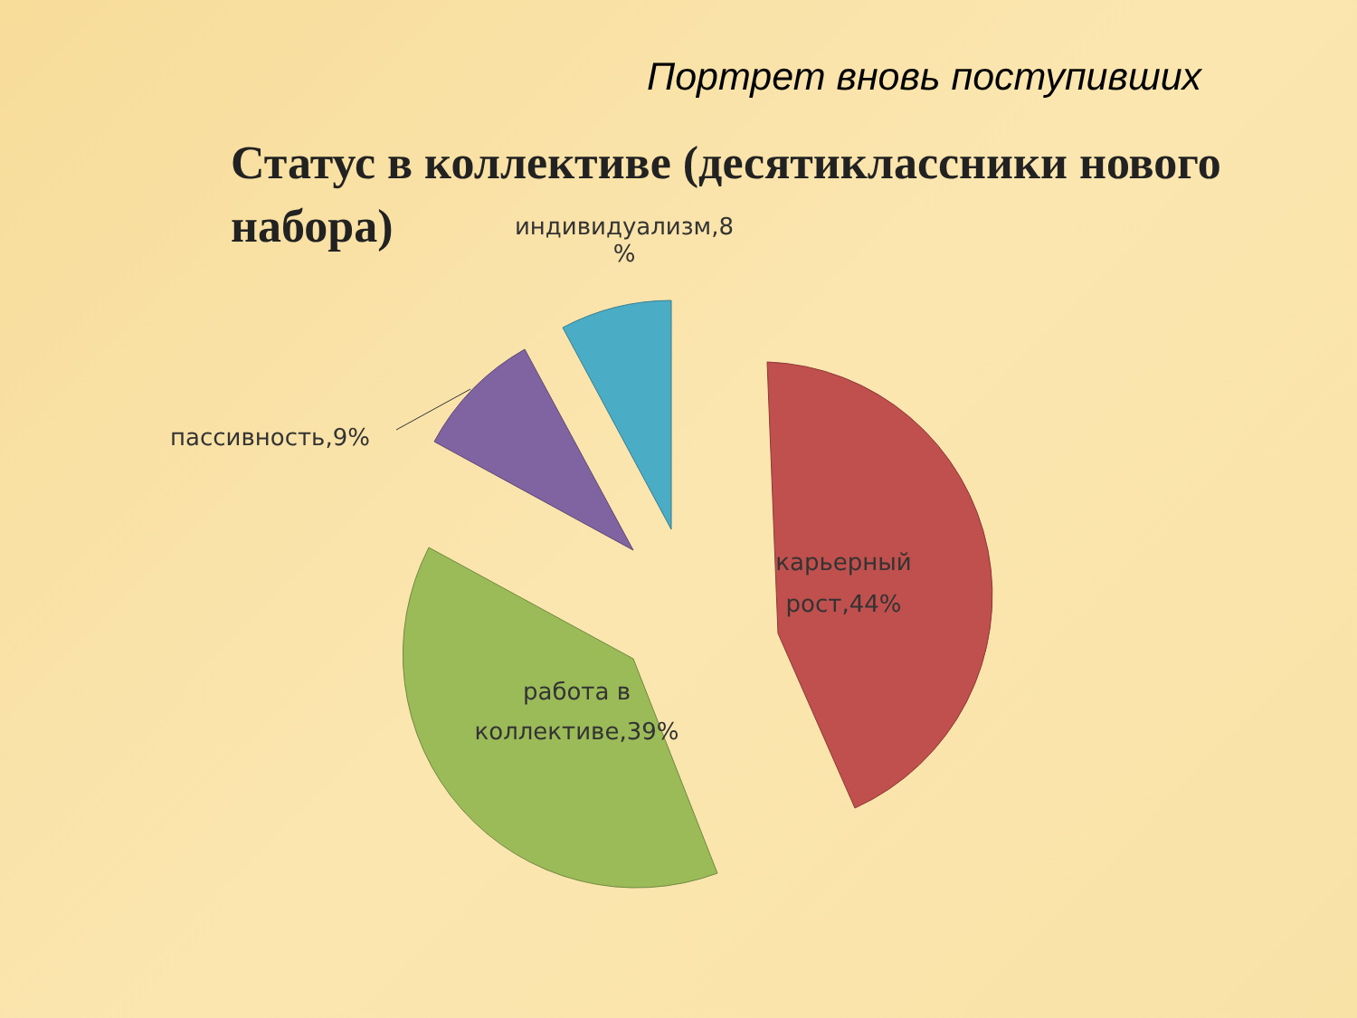Портрет вновь поступивших
Статус в коллективе (десятиклассники нового набора)
индивидуализм,8
%
пассивность,9%
карьерный рост,44%
работа в коллективе,39%